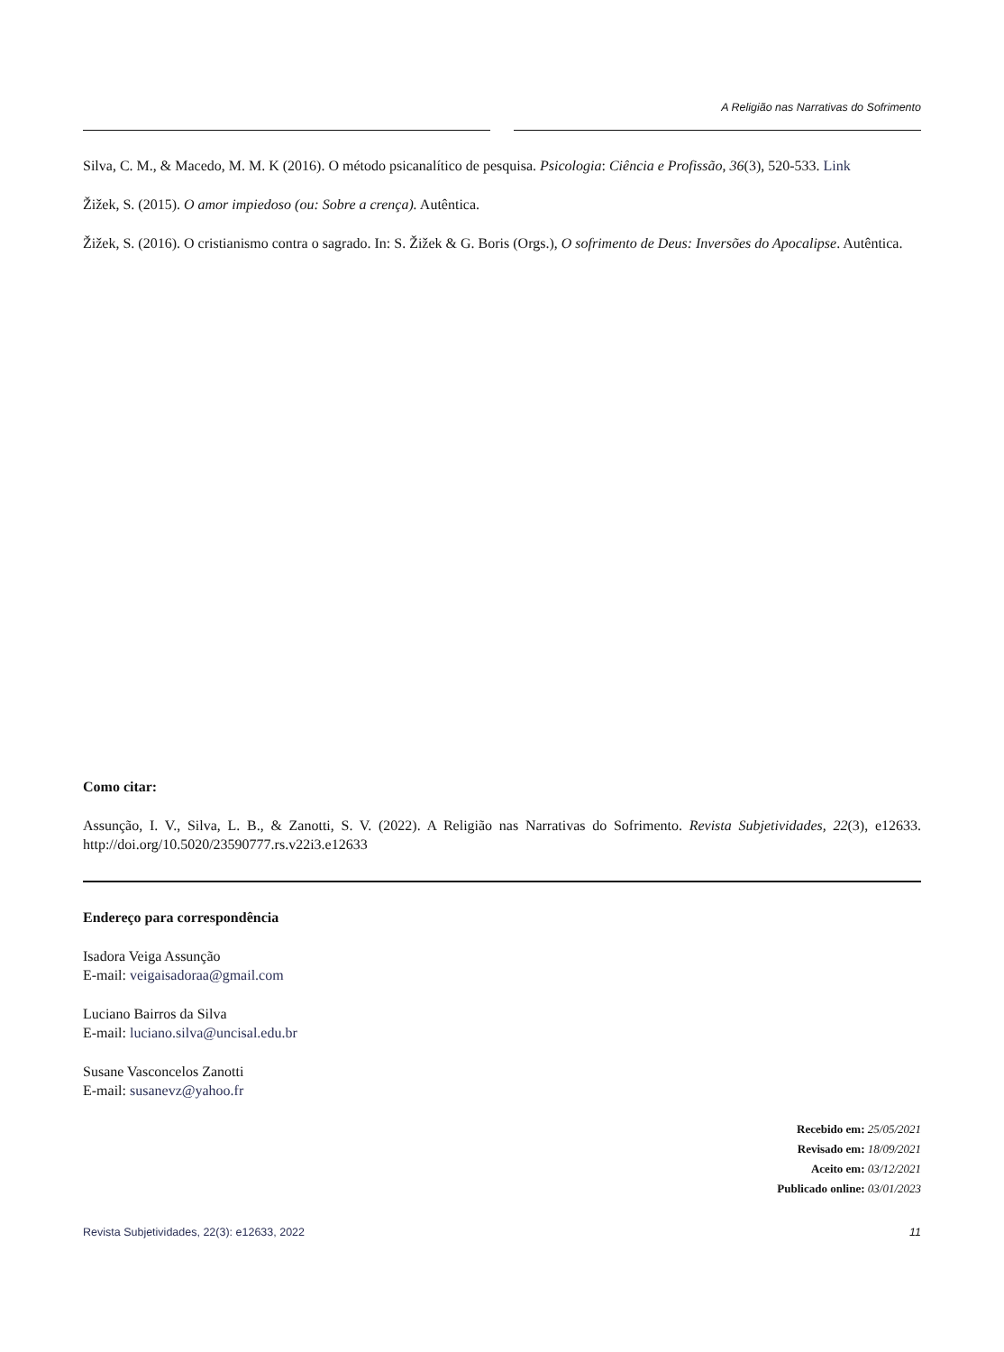A Religião nas Narrativas do Sofrimento
Silva, C. M., & Macedo, M. M. K (2016). O método psicanalítico de pesquisa. Psicologia: Ciência e Profissão, 36(3), 520-533. Link
Žižek, S. (2015). O amor impiedoso (ou: Sobre a crença). Autêntica.
Žižek, S. (2016). O cristianismo contra o sagrado. In: S. Žižek & G. Boris (Orgs.), O sofrimento de Deus: Inversões do Apocalipse. Autêntica.
Como citar:
Assunção, I. V., Silva, L. B., & Zanotti, S. V. (2022). A Religião nas Narrativas do Sofrimento. Revista Subjetividades, 22(3), e12633. http://doi.org/10.5020/23590777.rs.v22i3.e12633
Endereço para correspondência
Isadora Veiga Assunção
E-mail: veigaisadoraa@gmail.com
Luciano Bairros da Silva
E-mail: luciano.silva@uncisal.edu.br
Susane Vasconcelos Zanotti
E-mail: susanevz@yahoo.fr
Recebido em: 25/05/2021
Revisado em: 18/09/2021
Aceito em: 03/12/2021
Publicado online: 03/01/2023
Revista Subjetividades, 22(3): e12633, 2022 11